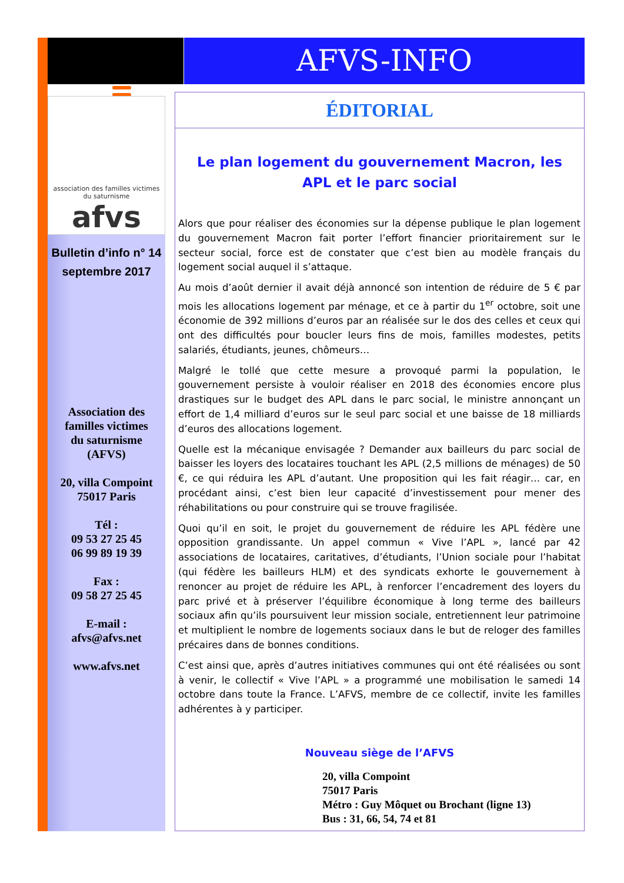AFVS-INFO
association des familles victimes du saturnisme
afvs
Bulletin d’info n° 14
septembre 2017
Association des
familles victimes
du saturnisme
(AFVS)
20, villa Compoint
75017 Paris
Tél :
09 53 27 25 45
06 99 89 19 39
Fax :
09 58 27 25 45
E-mail :
afvs@afvs.net
www.afvs.net
ÉDITORIAL
Le plan logement du gouvernement Macron, les APL et le parc social
Alors que pour réaliser des économies sur la dépense publique le plan logement du gouvernement Macron fait porter l’effort financier prioritairement sur le secteur social, force est de constater que c’est bien au modèle français du logement social auquel il s’attaque.
Au mois d’août dernier il avait déjà annoncé son intention de réduire de 5 € par mois les allocations logement par ménage, et ce à partir du 1<sup>er</sup> octobre, soit une économie de 392 millions d’euros par an réalisée sur le dos des celles et ceux qui ont des difficultés pour boucler leurs fins de mois, familles modestes, petits salariés, étudiants, jeunes, chômeurs…
Malgré le tollé que cette mesure a provoqué parmi la population, le gouvernement persiste à vouloir réaliser en 2018 des économies encore plus drastiques sur le budget des APL dans le parc social, le ministre annonçant un effort de 1,4 milliard d’euros sur le seul parc social et une baisse de 18 milliards d’euros des allocations logement.
Quelle est la mécanique envisagée ? Demander aux bailleurs du parc social de baisser les loyers des locataires touchant les APL (2,5 millions de ménages) de 50 €, ce qui réduira les APL d’autant. Une proposition qui les fait réagir… car, en procédant ainsi, c’est bien leur capacité d’investissement pour mener des réhabilitations ou pour construire qui se trouve fragilisée.
Quoi qu’il en soit, le projet du gouvernement de réduire les APL fédère une opposition grandissante. Un appel commun « Vive l’APL », lancé par 42 associations de locataires, caritatives, d’étudiants, l’Union sociale pour l’habitat (qui fédère les bailleurs HLM) et des syndicats exhorte le gouvernement à renoncer au projet de réduire les APL, à renforcer l’encadrement des loyers du parc privé et à préserver l’équilibre économique à long terme des bailleurs sociaux afin qu’ils poursuivent leur mission sociale, entretiennent leur patrimoine et multiplient le nombre de logements sociaux dans le but de reloger des familles précaires dans de bonnes conditions.
C’est ainsi que, après d’autres initiatives communes qui ont été réalisées ou sont à venir, le collectif « Vive l’APL » a programmé une mobilisation le samedi 14 octobre dans toute la France. L’AFVS, membre de ce collectif, invite les familles adhérentes à y participer.
Nouveau siège de l’AFVS
20, villa Compoint
75017 Paris
Métro : Guy Môquet ou Brochant (ligne 13)
Bus : 31, 66, 54, 74 et 81